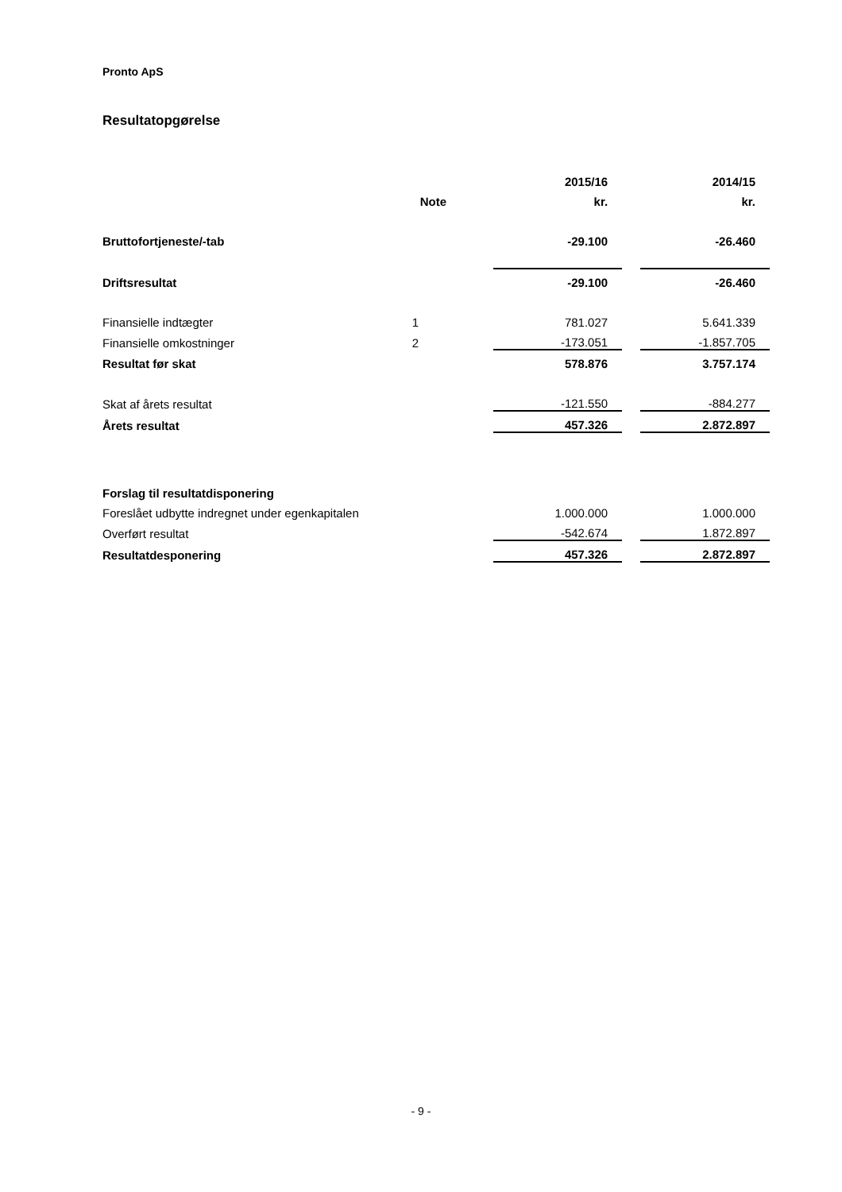Pronto ApS
Resultatopgørelse
| | | 2015/16 | | 2014/15 |
| --- | --- | --- | --- | --- |
| | Note | kr. | | kr. |
| Bruttofortjeneste/-tab | | -29.100 | | -26.460 |
| Driftsresultat | | -29.100 | | -26.460 |
| Finansielle indtægter | 1 | 781.027 | | 5.641.339 |
| Finansielle omkostninger | 2 | -173.051 | | -1.857.705 |
| Resultat før skat | | 578.876 | | 3.757.174 |
| Skat af årets resultat | | -121.550 | | -884.277 |
| Årets resultat | | 457.326 | | 2.872.897 |
| Forslag til resultatdisponering | | | | |
| Foreslået udbytte indregnet under egenkapitalen | | 1.000.000 | | 1.000.000 |
| Overført resultat | | -542.674 | | 1.872.897 |
| Resultatdesponering | | 457.326 | | 2.872.897 |
- 9 -